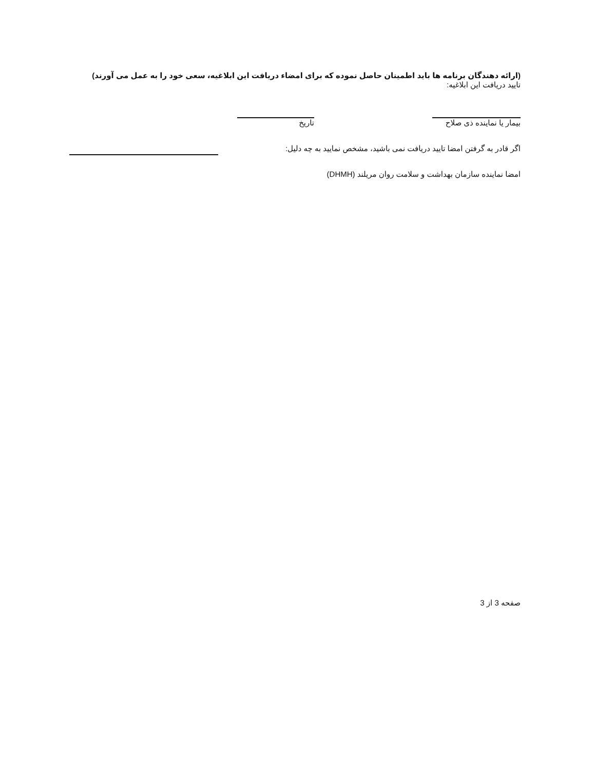(ارائه دهندگان برنامه ها باید اطمینان حاصل نموده که برای امضاء دریافت این ابلاغیه، سعی خود را به عمل می آورند)
تایید دریافت این ابلاغیه:
بیمار یا نماینده ذی صلاح
تاریخ
اگر قادر به گرفتن امضا تایید دریافت نمی باشید، مشخص نمایید به چه دلیل:
امضا نماینده سازمان بهداشت و سلامت روان مریلند (DHMH)
صفحه 3 از 3